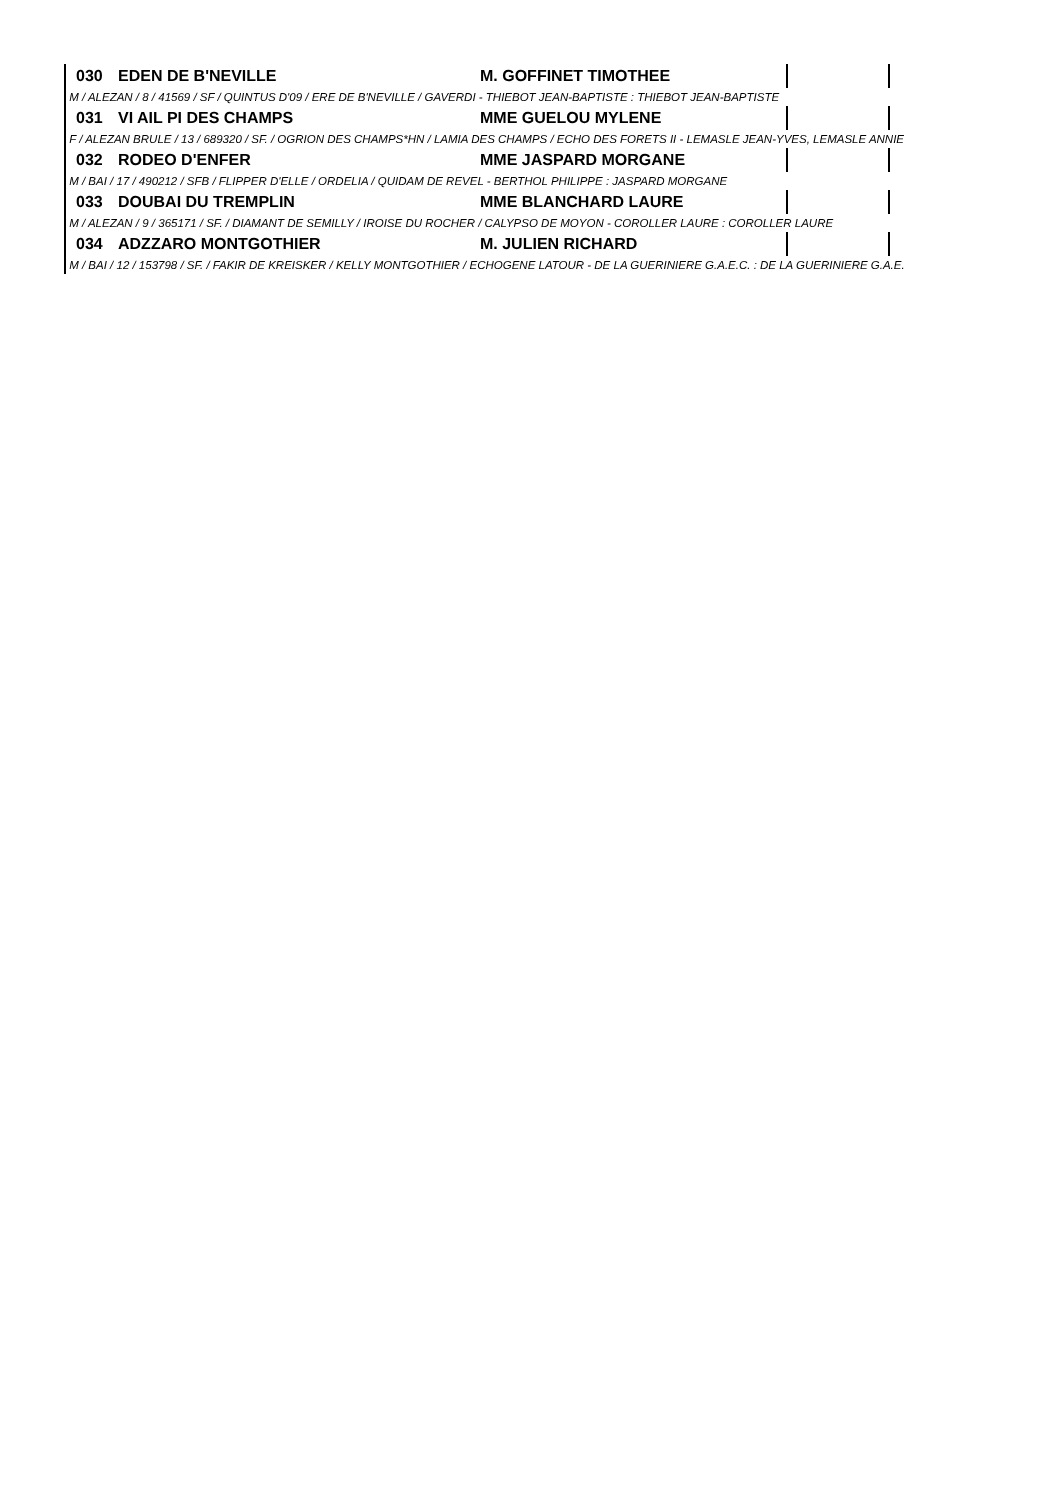| 030 | EDEN DE B'NEVILLE | M. GOFFINET TIMOTHEE | | |
| M / ALEZAN / 8 / 41569 / SF / QUINTUS D'09 / ERE DE B'NEVILLE / GAVERDI - THIEBOT JEAN-BAPTISTE : THIEBOT JEAN-BAPTISTE | | | | |
| 031 | VI AIL PI DES CHAMPS | MME GUELOU MYLENE | | |
| F / ALEZAN BRULE / 13 / 689320 / SF. / OGRION DES CHAMPS*HN / LAMIA DES CHAMPS / ECHO DES FORETS II - LEMASLE JEAN-YVES, LEMASLE ANNIE | | | | |
| 032 | RODEO D'ENFER | MME JASPARD MORGANE | | |
| M / BAI / 17 / 490212 / SFB / FLIPPER D'ELLE / ORDELIA / QUIDAM DE REVEL - BERTHOL PHILIPPE : JASPARD MORGANE | | | | |
| 033 | DOUBAI DU TREMPLIN | MME BLANCHARD LAURE | | |
| M / ALEZAN / 9 / 365171 / SF. / DIAMANT DE SEMILLY / IROISE DU ROCHER / CALYPSO DE MOYON - COROLLER LAURE : COROLLER LAURE | | | | |
| 034 | ADZZARO MONTGOTHIER | M. JULIEN RICHARD | | |
| M / BAI / 12 / 153798 / SF. / FAKIR DE KREISKER / KELLY MONTGOTHIER / ECHOGENE LATOUR - DE LA GUERINIERE G.A.E.C. : DE LA GUERINIERE G.A.E. | | | | |